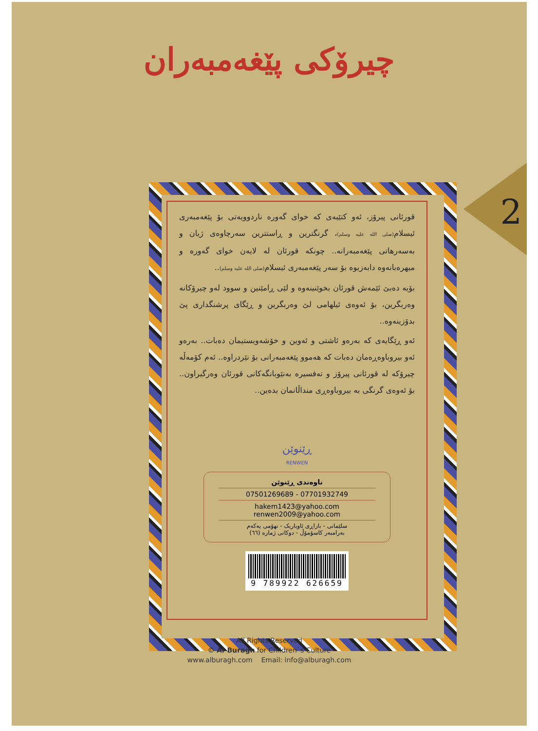چیرۆکی پێغەمبەران
2
قورئانی پیرۆز، ئەو کتێبەی کە خوای گەورە ناردوویەتی بۆ پێغەمبەری ئیسلام(صلی الله علیه وسلم)، گرنگترین و ڕاستترین سەرچاوەی ژیان و بەسەرهاتی پێغەمبەرانە.. چونکە قورئان لە لایەن خوای گەورە و میهرەبانەوە دابەزیوە بۆ سەر پێغەمبەری ئیسلام(صلی الله علیه وسلم)..
بۆیە دەبێ ئێمەش قورئان بخوێنینەوە و لێی ڕامێنین و سوود لەو چیرۆکانە وەربگرین، بۆ ئەوەی ئیلهامی لێ وەربگرین و ڕێگای پرشنگداری پێ بدۆزینەوە..
ئەو ڕێگایەی کە بەرەو ئاشتی و ئەوین و خۆشەویستیمان دەبات.. بەرەو ئەو بیروباوەڕەمان دەبات کە هەموو پێغەمبەرانی بۆ نێردراوە.. ئەم کۆمەڵە چیرۆکە لە قورئانی پیرۆز و تەفسیرە بەنێوبانگەکانی قورئان وەرگیراون.. بۆ ئەوەی گرنگی بە بیروباوەڕی منداڵانمان بدەین..
ڕێنوێن
RENWEN
ناوەندی ڕێنوێن
07701932749 - 07501269689
hakem1423@yahoo.com
renwen2009@yahoo.com
سلێمانی - بازاڕی ئاوباریک - نهۆمی یەکەم
بەرامبەر کاسۆمۆڵ - دوکانی ژمارە (٦٦)
9 789922 626659
All Rights Reserved
© Al-Buragh for Children`s Culture
www.alburagh.com Email: info@alburagh.com